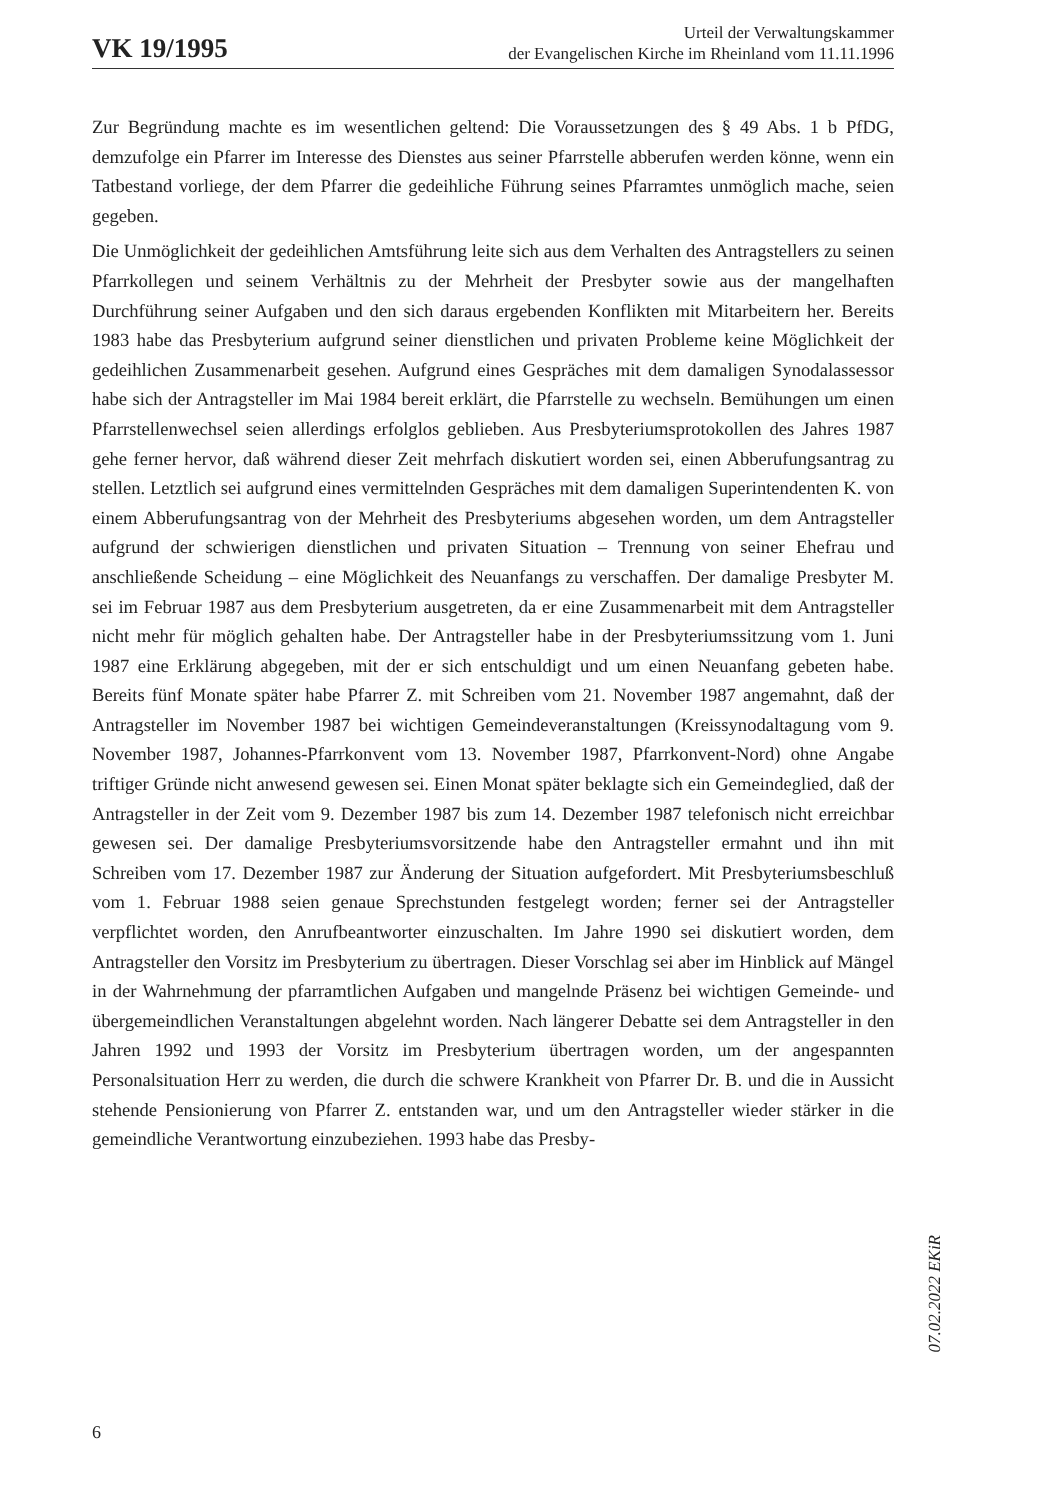VK 19/1995
Urteil der Verwaltungskammer
der Evangelischen Kirche im Rheinland vom 11.11.1996
Zur Begründung machte es im wesentlichen geltend: Die Voraussetzungen des § 49 Abs. 1 b PfDG, demzufolge ein Pfarrer im Interesse des Dienstes aus seiner Pfarrstelle abberufen werden könne, wenn ein Tatbestand vorliege, der dem Pfarrer die gedeihliche Führung seines Pfarramtes unmöglich mache, seien gegeben.
Die Unmöglichkeit der gedeihlichen Amtsführung leite sich aus dem Verhalten des Antragstellers zu seinen Pfarrkollegen und seinem Verhältnis zu der Mehrheit der Presbyter sowie aus der mangelhaften Durchführung seiner Aufgaben und den sich daraus ergebenden Konflikten mit Mitarbeitern her. Bereits 1983 habe das Presbyterium aufgrund seiner dienstlichen und privaten Probleme keine Möglichkeit der gedeihlichen Zusammenarbeit gesehen. Aufgrund eines Gespräches mit dem damaligen Synodalassessor habe sich der Antragsteller im Mai 1984 bereit erklärt, die Pfarrstelle zu wechseln. Bemühungen um einen Pfarrstellenwechsel seien allerdings erfolglos geblieben. Aus Presbyteriumsprotokollen des Jahres 1987 gehe ferner hervor, daß während dieser Zeit mehrfach diskutiert worden sei, einen Abberufungsantrag zu stellen. Letztlich sei aufgrund eines vermittelnden Gespräches mit dem damaligen Superintendenten K. von einem Abberufungsantrag von der Mehrheit des Presbyteriums abgesehen worden, um dem Antragsteller aufgrund der schwierigen dienstlichen und privaten Situation – Trennung von seiner Ehefrau und anschließende Scheidung – eine Möglichkeit des Neuanfangs zu verschaffen. Der damalige Presbyter M. sei im Februar 1987 aus dem Presbyterium ausgetreten, da er eine Zusammenarbeit mit dem Antragsteller nicht mehr für möglich gehalten habe. Der Antragsteller habe in der Presbyteriumssitzung vom 1. Juni 1987 eine Erklärung abgegeben, mit der er sich entschuldigt und um einen Neuanfang gebeten habe. Bereits fünf Monate später habe Pfarrer Z. mit Schreiben vom 21. November 1987 angemahnt, daß der Antragsteller im November 1987 bei wichtigen Gemeindeveranstaltungen (Kreissynodaltagung vom 9. November 1987, Johannes-Pfarrkonvent vom 13. November 1987, Pfarrkonvent-Nord) ohne Angabe triftiger Gründe nicht anwesend gewesen sei. Einen Monat später beklagte sich ein Gemeindeglied, daß der Antragsteller in der Zeit vom 9. Dezember 1987 bis zum 14. Dezember 1987 telefonisch nicht erreichbar gewesen sei. Der damalige Presbyteriumsvorsitzende habe den Antragsteller ermahnt und ihn mit Schreiben vom 17. Dezember 1987 zur Änderung der Situation aufgefordert. Mit Presbyteriumsbeschluß vom 1. Februar 1988 seien genaue Sprechstunden festgelegt worden; ferner sei der Antragsteller verpflichtet worden, den Anrufbeantworter einzuschalten. Im Jahre 1990 sei diskutiert worden, dem Antragsteller den Vorsitz im Presbyterium zu übertragen. Dieser Vorschlag sei aber im Hinblick auf Mängel in der Wahrnehmung der pfarramtlichen Aufgaben und mangelnde Präsenz bei wichtigen Gemeinde- und übergemeindlichen Veranstaltungen abgelehnt worden. Nach längerer Debatte sei dem Antragsteller in den Jahren 1992 und 1993 der Vorsitz im Presbyterium übertragen worden, um der angespannten Personalsituation Herr zu werden, die durch die schwere Krankheit von Pfarrer Dr. B. und die in Aussicht stehende Pensionierung von Pfarrer Z. entstanden war, und um den Antragsteller wieder stärker in die gemeindliche Verantwortung einzubeziehen. 1993 habe das Presby-
07.02.2022 EKiR
6